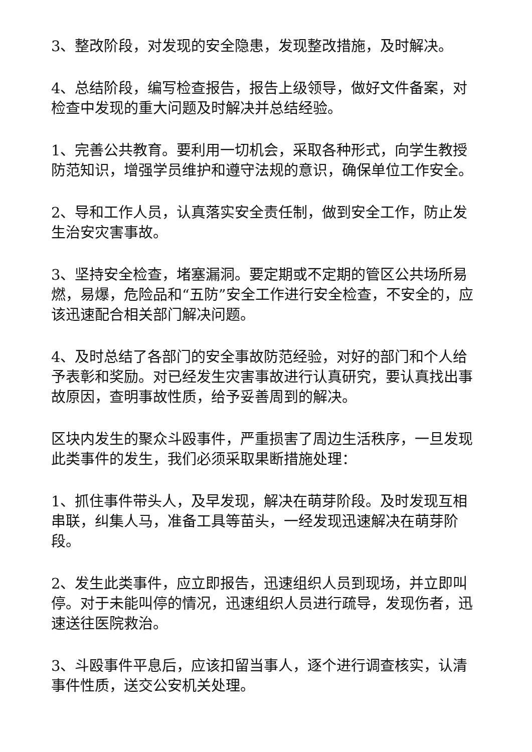3、整改阶段，对发现的安全隐患，发现整改措施，及时解决。
4、总结阶段，编写检查报告，报告上级领导，做好文件备案，对检查中发现的重大问题及时解决并总结经验。
1、完善公共教育。要利用一切机会，采取各种形式，向学生教授防范知识，增强学员维护和遵守法规的意识，确保单位工作安全。
2、导和工作人员，认真落实安全责任制，做到安全工作，防止发生治安灾害事故。
3、坚持安全检查，堵塞漏洞。要定期或不定期的管区公共场所易燃，易爆，危险品和“五防”安全工作进行安全检查，不安全的，应该迅速配合相关部门解决问题。
4、及时总结了各部门的安全事故防范经验，对好的部门和个人给予表彰和奖励。对已经发生灾害事故进行认真研究，要认真找出事故原因，查明事故性质，给予妥善周到的解决。
区块内发生的聚众斗殴事件，严重损害了周边生活秩序，一旦发现此类事件的发生，我们必须采取果断措施处理：
1、抓住事件带头人，及早发现，解决在萌芽阶段。及时发现互相串联，纠集人马，准备工具等苗头，一经发现迅速解决在萌芽阶段。
2、发生此类事件，应立即报告，迅速组织人员到现场，并立即叫停。对于未能叫停的情况，迅速组织人员进行疏导，发现伤者，迅速送往医院救治。
3、斗殴事件平息后，应该扣留当事人，逐个进行调查核实，认清事件性质，送交公安机关处理。